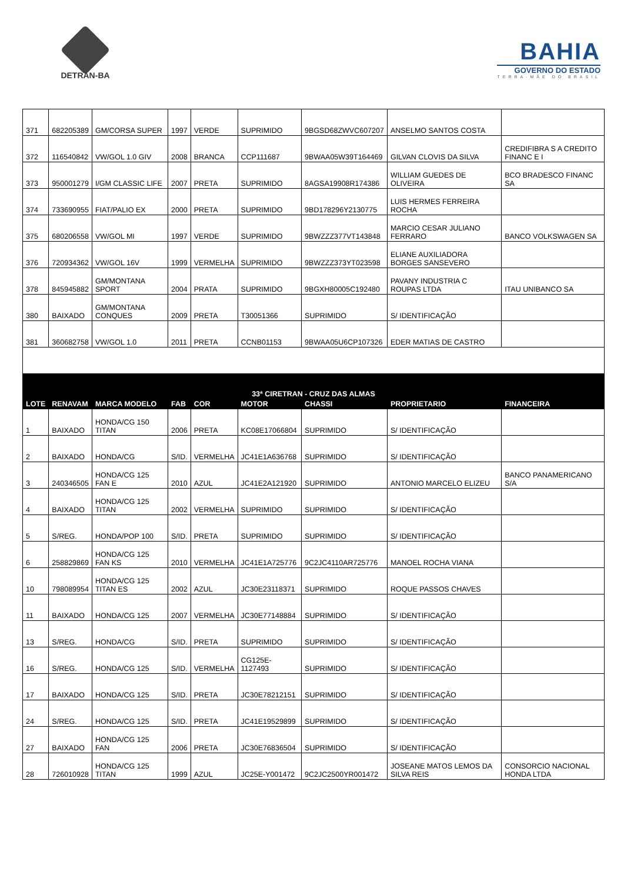DETRAN-BA
BAHIA
GOVERNO DO ESTADO
TERRA-MÃE DO BRASIL
| 371 | 682205389 | GM/CORSA SUPER | 1997 | VERDE | SUPRIMIDO | 9BGSD68ZWVC607207 | ANSELMO SANTOS COSTA | |
| 372 | 116540842 | VW/GOL 1.0 GIV | 2008 | BRANCA | CCP111687 | 9BWAA05W39T164469 | GILVAN CLOVIS DA SILVA | CREDIFIBRA S A CREDITO FINANC E I |
| 373 | 950001279 | I/GM CLASSIC LIFE | 2007 | PRETA | SUPRIMIDO | 8AGSA19908R174386 | WILLIAM GUEDES DE OLIVEIRA | BCO BRADESCO FINANC SA |
| 374 | 733690955 | FIAT/PALIO EX | 2000 | PRETA | SUPRIMIDO | 9BD178296Y2130775 | LUIS HERMES FERREIRA ROCHA | |
| 375 | 680206558 | VW/GOL MI | 1997 | VERDE | SUPRIMIDO | 9BWZZZ377VT143848 | MARCIO CESAR JULIANO FERRARO | BANCO VOLKSWAGEN SA |
| 376 | 720934362 | VW/GOL 16V | 1999 | VERMELHA | SUPRIMIDO | 9BWZZZ373YT023598 | ELIANE AUXILIADORA BORGES SANSEVERO | |
| 378 | 845945882 | GM/MONTANA SPORT | 2004 | PRATA | SUPRIMIDO | 9BGXH80005C192480 | PAVANY INDUSTRIA C ROUPAS LTDA | ITAU UNIBANCO SA |
| 380 | BAIXADO | GM/MONTANA CONQUES | 2009 | PRETA | T30051366 | SUPRIMIDO | S/ IDENTIFICAÇÃO | |
| 381 | 360682758 | VW/GOL 1.0 | 2011 | PRETA | CCNB01153 | 9BWAA05U6CP107326 | EDER MATIAS DE CASTRO | |
| 33ª CIRETRAN - CRUZ DAS ALMAS | | | | | | | | |
| LOTE | RENAVAM | MARCA MODELO | FAB | COR | MOTOR | CHASSI | PROPRIETARIO | FINANCEIRA |
| 1 | BAIXADO | HONDA/CG 150 TITAN | 2006 | PRETA | KC08E17066804 | SUPRIMIDO | S/ IDENTIFICAÇÃO | |
| 2 | BAIXADO | HONDA/CG | S/ID. | VERMELHA | JC41E1A636768 | SUPRIMIDO | S/ IDENTIFICAÇÃO | |
| 3 | 240346505 | HONDA/CG 125 FAN E | 2010 | AZUL | JC41E2A121920 | SUPRIMIDO | ANTONIO MARCELO ELIZEU | BANCO PANAMERICANO S/A |
| 4 | BAIXADO | HONDA/CG 125 TITAN | 2002 | VERMELHA | SUPRIMIDO | SUPRIMIDO | S/ IDENTIFICAÇÃO | |
| 5 | S/REG. | HONDA/POP 100 | S/ID. | PRETA | SUPRIMIDO | SUPRIMIDO | S/ IDENTIFICAÇÃO | |
| 6 | 258829869 | HONDA/CG 125 FAN KS | 2010 | VERMELHA | JC41E1A725776 | 9C2JC4110AR725776 | MANOEL ROCHA VIANA | |
| 10 | 798089954 | HONDA/CG 125 TITAN ES | 2002 | AZUL | JC30E23118371 | SUPRIMIDO | ROQUE PASSOS CHAVES | |
| 11 | BAIXADO | HONDA/CG 125 | 2007 | VERMELHA | JC30E77148884 | SUPRIMIDO | S/ IDENTIFICAÇÃO | |
| 13 | S/REG. | HONDA/CG | S/ID. | PRETA | SUPRIMIDO | SUPRIMIDO | S/ IDENTIFICAÇÃO | |
| 16 | S/REG. | HONDA/CG 125 | S/ID. | VERMELHA | CG125E-1127493 | SUPRIMIDO | S/ IDENTIFICAÇÃO | |
| 17 | BAIXADO | HONDA/CG 125 | S/ID. | PRETA | JC30E78212151 | SUPRIMIDO | S/ IDENTIFICAÇÃO | |
| 24 | S/REG. | HONDA/CG 125 | S/ID. | PRETA | JC41E19529899 | SUPRIMIDO | S/ IDENTIFICAÇÃO | |
| 27 | BAIXADO | HONDA/CG 125 FAN | 2006 | PRETA | JC30E76836504 | SUPRIMIDO | S/ IDENTIFICAÇÃO | |
| 28 | 726010928 | HONDA/CG 125 TITAN | 1999 | AZUL | JC25E-Y001472 | 9C2JC2500YR001472 | JOSEANE MATOS LEMOS DA SILVA REIS | CONSORCIO NACIONAL HONDA LTDA |